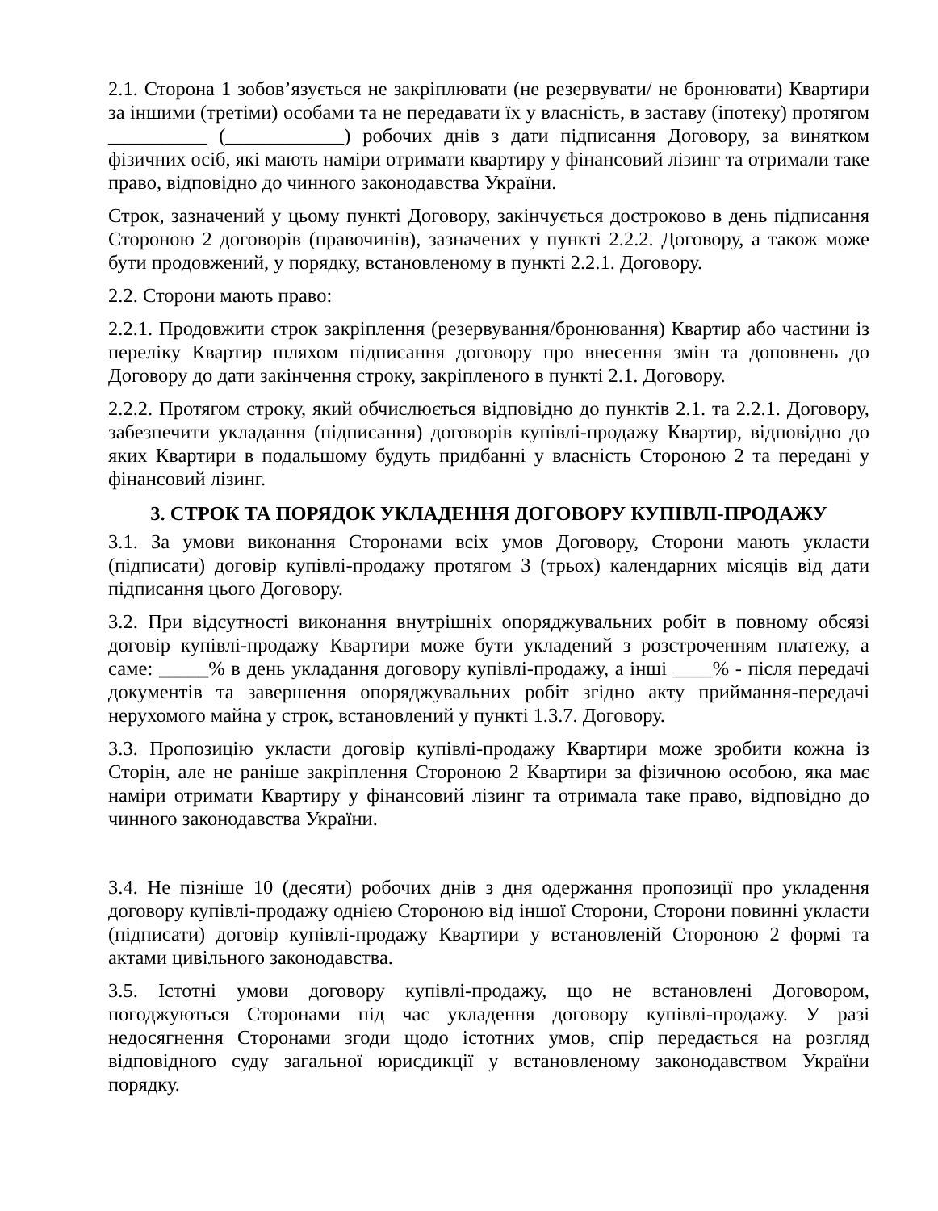2.1. Сторона 1 зобов’язується не закріплювати (не резервувати/ не бронювати) Квартири за іншими (третіми) особами та не передавати їх у власність, в заставу (іпотеку) протягом __________ (____________) робочих днів з дати підписання Договору, за винятком фізичних осіб, які мають наміри отримати квартиру у фінансовий лізинг та отримали таке право, відповідно до чинного законодавства України.
Строк, зазначений у цьому пункті Договору, закінчується достроково в день підписання Стороною 2 договорів (правочинів), зазначених у пункті 2.2.2. Договору, а також може бути продовжений, у порядку, встановленому в пункті 2.2.1. Договору.
2.2. Сторони мають право:
2.2.1. Продовжити строк закріплення (резервування/бронювання) Квартир або частини із переліку Квартир шляхом підписання договору про внесення змін та доповнень до Договору до дати закінчення строку, закріпленого в пункті 2.1. Договору.
2.2.2. Протягом строку, який обчислюється відповідно до пунктів 2.1. та 2.2.1. Договору, забезпечити укладання (підписання) договорів купівлі-продажу Квартир, відповідно до яких Квартири в подальшому будуть придбанні у власність Стороною 2 та передані у фінансовий лізинг.
3. СТРОК ТА ПОРЯДОК УКЛАДЕННЯ ДОГОВОРУ КУПІВЛІ-ПРОДАЖУ
3.1. За умови виконання Сторонами всіх умов Договору, Сторони мають укласти (підписати) договір купівлі-продажу протягом 3 (трьох) календарних місяців від дати підписання цього Договору.
3.2. При відсутності виконання внутрішніх опоряджувальних робіт в повному обсязі договір купівлі-продажу Квартири може бути укладений з розстроченням платежу, а саме: _____% в день укладання договору купівлі-продажу, а інші ____% - після передачі документів та завершення опоряджувальних робіт згідно акту приймання-передачі нерухомого майна у строк, встановлений у пункті 1.3.7. Договору.
3.3. Пропозицію укласти договір купівлі-продажу Квартири може зробити кожна із Сторін, але не раніше закріплення Стороною 2 Квартири за фізичною особою, яка має наміри отримати Квартиру у фінансовий лізинг та отримала таке право, відповідно до чинного законодавства України.
3.4. Не пізніше 10 (десяти) робочих днів з дня одержання пропозиції про укладення договору купівлі-продажу однією Стороною від іншої Сторони, Сторони повинні укласти (підписати) договір купівлі-продажу Квартири у встановленій Стороною 2 формі та актами цивільного законодавства.
3.5. Істотні умови договору купівлі-продажу, що не встановлені Договором, погоджуються Сторонами під час укладення договору купівлі-продажу. У разі недосягнення Сторонами згоди щодо істотних умов, спір передається на розгляд відповідного суду загальної юрисдикції у встановленому законодавством України порядку.